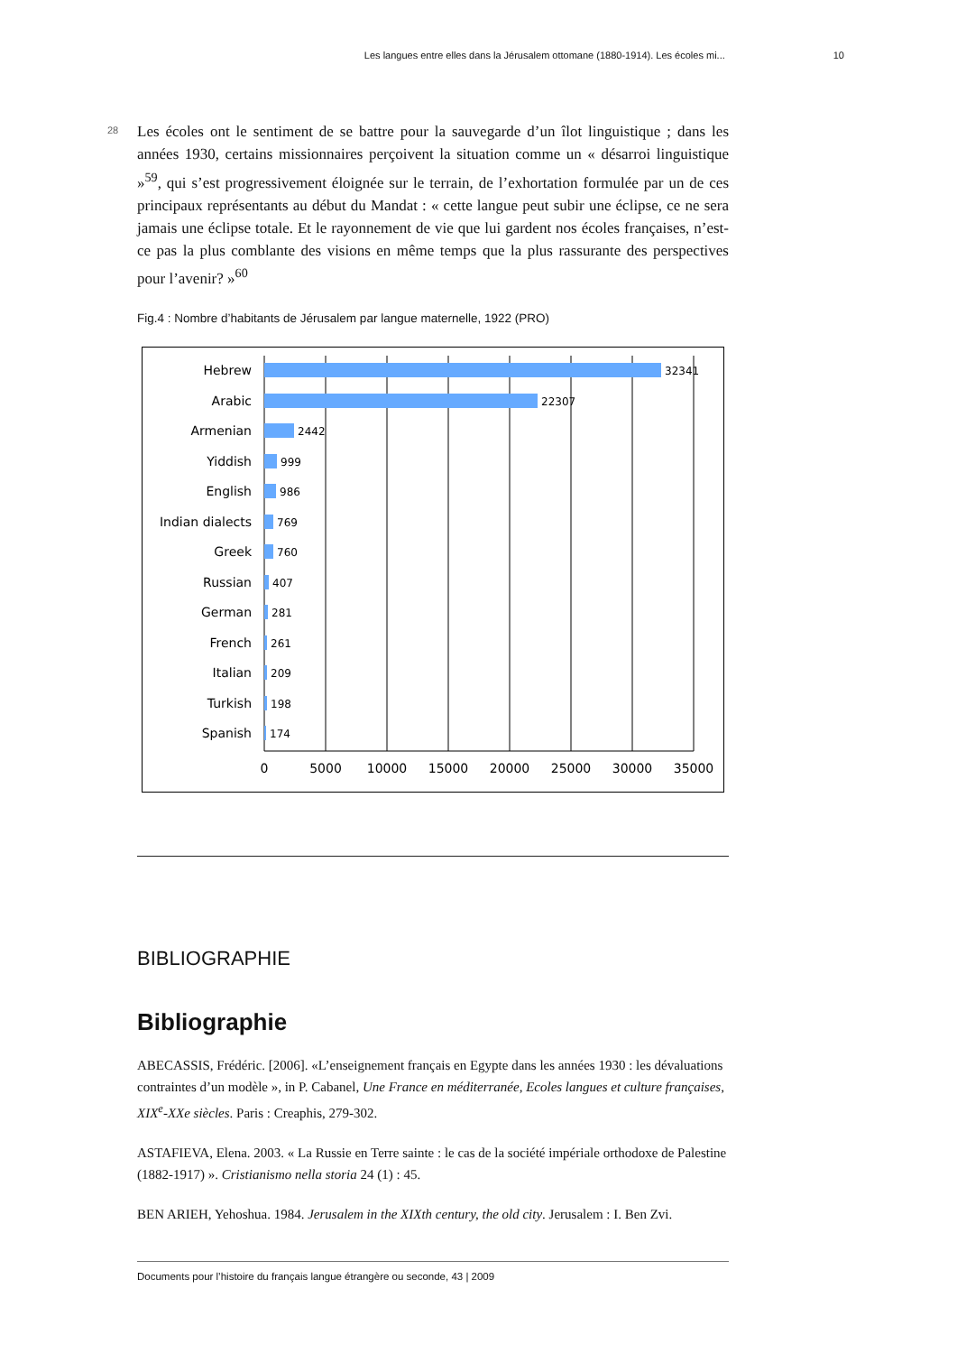Les langues entre elles dans la Jérusalem ottomane (1880-1914). Les écoles mi... 10
28
Les écoles ont le sentiment de se battre pour la sauvegarde d’un îlot linguistique ; dans les années 1930, certains missionnaires perçoivent la situation comme un « désarroi linguistique »<sup>59</sup>, qui s’est progressivement éloignée sur le terrain, de l’exhortation formulée par un de ces principaux représentants au début du Mandat : « cette langue peut subir une éclipse, ce ne sera jamais une éclipse totale. Et le rayonnement de vie que lui gardent nos écoles françaises, n’est-ce pas la plus comblante des visions en même temps que la plus rassurante des perspectives pour l’avenir? »<sup>60</sup>
Fig.4 : Nombre d’habitants de Jérusalem par langue maternelle, 1922 (PRO)
Hebrew
Arabic
Armenian
Yiddish
English
Indian dialects
Greek
Russian
German
French
Italian
Turkish
Spanish
32341
22307
2442
999
986
769
760
407
281
261
209
198
174
0
5000
10000
15000
20000
25000
30000
35000
BIBLIOGRAPHIE
Bibliographie
ABECASSIS, Frédéric. [2006]. «L’enseignement français en Egypte dans les années 1930 : les dévaluations contraintes d’un modèle », in P. Cabanel, Une France en méditerranée, Ecoles langues et culture françaises, XIX<sup>e</sup>-XXe siècles. Paris : Creaphis, 279-302.
ASTAFIEVA, Elena. 2003. « La Russie en Terre sainte : le cas de la société impériale orthodoxe de Palestine (1882-1917) ». Cristianismo nella storia 24 (1) : 45.
BEN ARIEH, Yehoshua. 1984. Jerusalem in the XIXth century, the old city. Jerusalem : I. Ben Zvi.
Documents pour l’histoire du français langue étrangère ou seconde, 43 | 2009